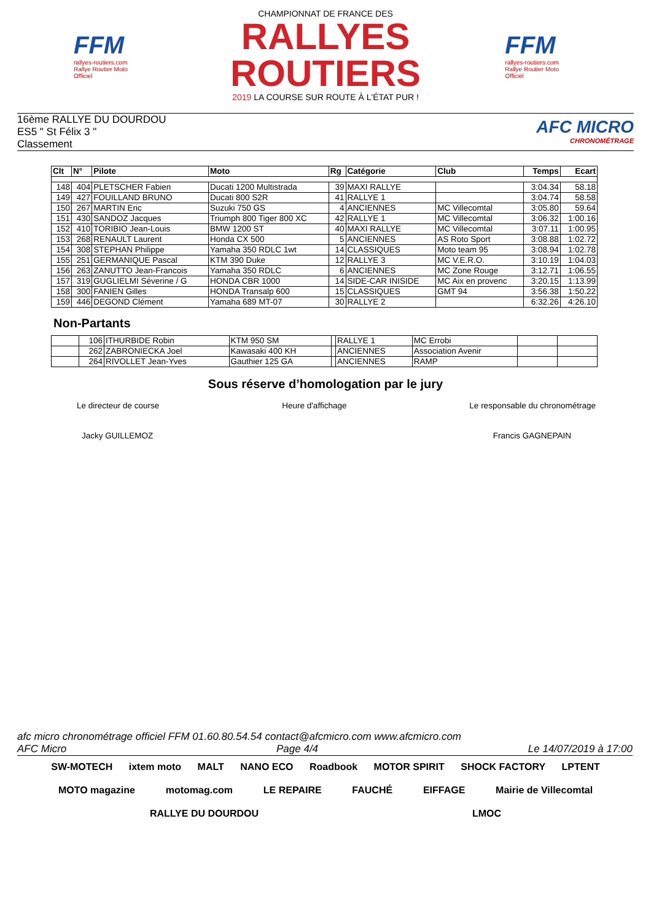FFM
rallyes-routiers.com
Rallye Routier Moto Officiel
CHAMPIONNAT DE FRANCE DES
RALLYES ROUTIERS
2019 LA COURSE SUR ROUTE À L'ÉTAT PUR !
FFM
rallyes-routiers.com
Rallye Routier Moto Officiel
16ème RALLYE DU DOURDOU
ES5 " St Félix 3 "
Classement
AFC MICRO
CHRONOMÉTRAGE
| Clt | N° | Pilote | Moto | Rg | Catégorie | Club | Temps | Ecart |
| --- | --- | --- | --- | --- | --- | --- | --- | --- |
| 148 | 404 | PLETSCHER Fabien | Ducati 1200 Multistrada | 39 | MAXI RALLYE | | 3:04.34 | 58.18 |
| 149 | 427 | FOUILLAND BRUNO | Ducati 800 S2R | 41 | RALLYE 1 | | 3:04.74 | 58.58 |
| 150 | 267 | MARTIN Eric | Suzuki 750 GS | 4 | ANCIENNES | MC Villecomtal | 3:05.80 | 59.64 |
| 151 | 430 | SANDOZ Jacques | Triumph 800 Tiger 800 XC | 42 | RALLYE 1 | MC Villecomtal | 3:06.32 | 1:00.16 |
| 152 | 410 | TORIBIO Jean-Louis | BMW 1200 ST | 40 | MAXI RALLYE | MC Villecomtal | 3:07.11 | 1:00.95 |
| 153 | 268 | RENAULT Laurent | Honda CX 500 | 5 | ANCIENNES | AS Roto Sport | 3:08.88 | 1:02.72 |
| 154 | 308 | STEPHAN Philippe | Yamaha 350 RDLC 1wt | 14 | CLASSIQUES | Moto team 95 | 3:08.94 | 1:02.78 |
| 155 | 251 | GERMANIQUE Pascal | KTM 390 Duke | 12 | RALLYE 3 | MC V.E.R.O. | 3:10.19 | 1:04.03 |
| 156 | 263 | ZANUTTO Jean-Francois | Yamaha 350 RDLC | 6 | ANCIENNES | MC Zone Rouge | 3:12.71 | 1:06.55 |
| 157 | 319 | GUGLIELMI Séverine / G | HONDA CBR 1000 | 14 | SIDE-CAR INISIDE | MC Aix en provenc | 3:20.15 | 1:13.99 |
| 158 | 300 | FANIEN Gilles | HONDA Transalp 600 | 15 | CLASSIQUES | GMT 94 | 3:56.38 | 1:50.22 |
| 159 | 446 | DEGOND Clément | Yamaha 689 MT-07 | 30 | RALLYE 2 | | 6:32.26 | 4:26.10 |
Non-Partants
| | 106 | ITHURBIDE Robin | KTM 950 SM | | RALLYE 1 | MC Errobi | | |
| | 262 | ZABRONIECKA Joel | Kawasaki 400 KH | | ANCIENNES | Association Avenir | | |
| | 264 | RIVOLLET Jean-Yves | Gauthier 125 GA | | ANCIENNES | RAMP | | |
Sous réserve d’homologation par le jury
Le directeur de course Heure d'affichage Le responsable du chronométrage
Jacky GUILLEMOZ Francis GAGNEPAIN
afc micro chronométrage officiel FFM 01.60.80.54.54 contact@afcmicro.com www.afcmicro.com
AFC Micro Page 4/4 Le 14/07/2019 à 17:00
SW-MOTECH ixtem moto MALT NANO ECO Roadbook MOTOR SPIRIT SHOCK FACTORY LPTENT MOTO magazine motomag.com LE REPAIRE FAUCHÉ EIFFAGE Mairie de Villecomtal RALLYE DU DOURDOU LMOC